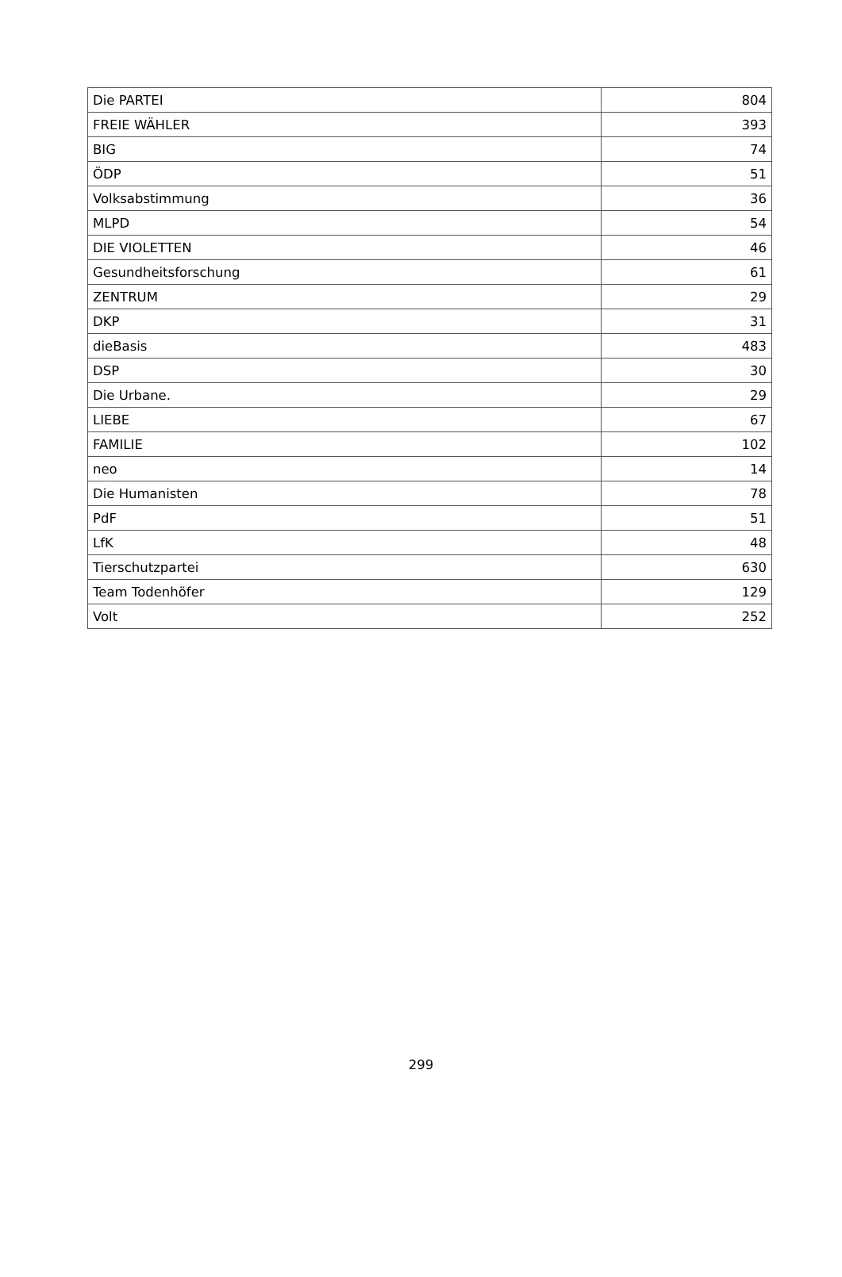| Die PARTEI | 804 |
| FREIE WÄHLER | 393 |
| BIG | 74 |
| ÖDP | 51 |
| Volksabstimmung | 36 |
| MLPD | 54 |
| DIE VIOLETTEN | 46 |
| Gesundheitsforschung | 61 |
| ZENTRUM | 29 |
| DKP | 31 |
| dieBasis | 483 |
| DSP | 30 |
| Die Urbane. | 29 |
| LIEBE | 67 |
| FAMILIE | 102 |
| neo | 14 |
| Die Humanisten | 78 |
| PdF | 51 |
| LfK | 48 |
| Tierschutzpartei | 630 |
| Team Todenhöfer | 129 |
| Volt | 252 |
299